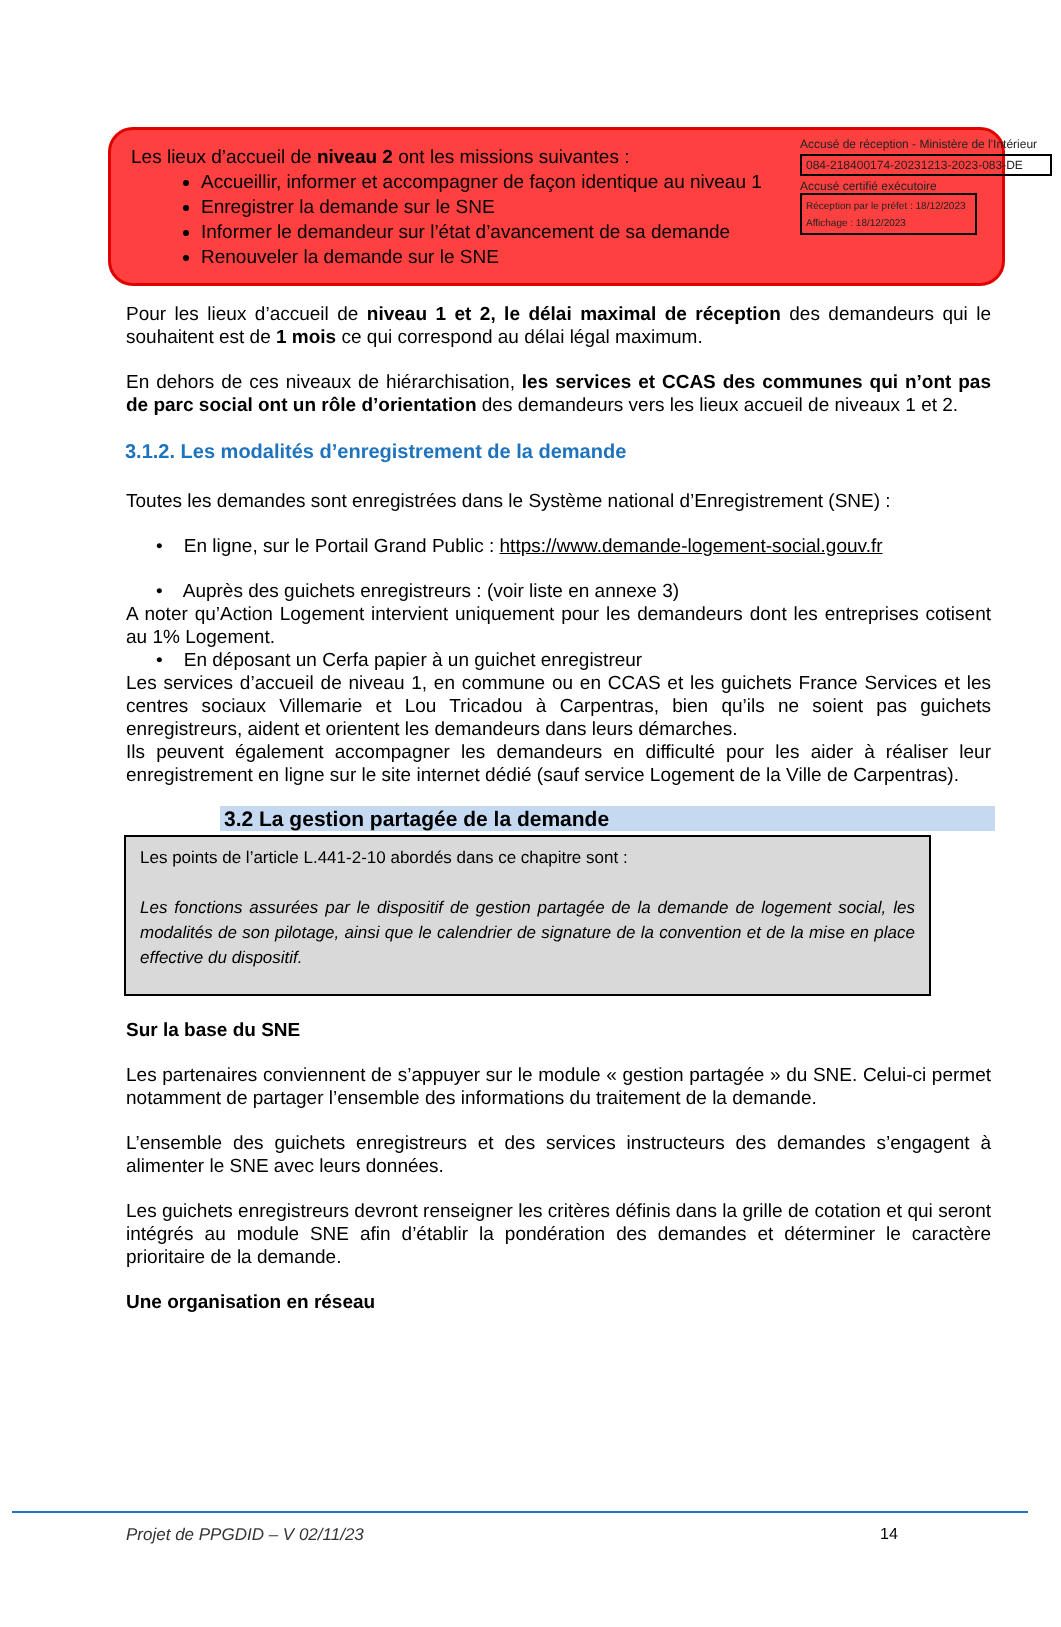Accusé de réception - Ministère de l'Intérieur
084-218400174-20231213-2023-083-DE
Accusé certifié exécutoire
Réception par le préfet : 18/12/2023
Affichage : 18/12/2023
Les lieux d’accueil de niveau 2 ont les missions suivantes :
Accueillir, informer et accompagner de façon identique au niveau 1
Enregistrer la demande sur le SNE
Informer le demandeur sur l’état d’avancement de sa demande
Renouveler la demande sur le SNE
Pour les lieux d’accueil de niveau 1 et 2, le délai maximal de réception des demandeurs qui le souhaitent est de 1 mois ce qui correspond au délai légal maximum.
En dehors de ces niveaux de hiérarchisation, les services et CCAS des communes qui n’ont pas de parc social ont un rôle d’orientation des demandeurs vers les lieux accueil de niveaux 1 et 2.
3.1.2. Les modalités d’enregistrement de la demande
Toutes les demandes sont enregistrées dans le Système national d’Enregistrement (SNE) :
• En ligne, sur le Portail Grand Public : https://www.demande-logement-social.gouv.fr
• Auprès des guichets enregistreurs : (voir liste en annexe 3)
A noter qu’Action Logement intervient uniquement pour les demandeurs dont les entreprises cotisent au 1% Logement.
• En déposant un Cerfa papier à un guichet enregistreur
Les services d’accueil de niveau 1, en commune ou en CCAS et les guichets France Services et les centres sociaux Villemarie et Lou Tricadou à Carpentras, bien qu’ils ne soient pas guichets enregistreurs, aident et orientent les demandeurs dans leurs démarches.
Ils peuvent également accompagner les demandeurs en difficulté pour les aider à réaliser leur enregistrement en ligne sur le site internet dédié (sauf service Logement de la Ville de Carpentras).
3.2 La gestion partagée de la demande
Les points de l’article L.441-2-10 abordés dans ce chapitre sont :
Les fonctions assurées par le dispositif de gestion partagée de la demande de logement social, les modalités de son pilotage, ainsi que le calendrier de signature de la convention et de la mise en place effective du dispositif.
Sur la base du SNE
Les partenaires conviennent de s’appuyer sur le module « gestion partagée » du SNE. Celui-ci permet notamment de partager l’ensemble des informations du traitement de la demande.
L’ensemble des guichets enregistreurs et des services instructeurs des demandes s’engagent à alimenter le SNE avec leurs données.
Les guichets enregistreurs devront renseigner les critères définis dans la grille de cotation et qui seront intégrés au module SNE afin d’établir la pondération des demandes et déterminer le caractère prioritaire de la demande.
Une organisation en réseau
Projet de PPGDID – V 02/11/23 14